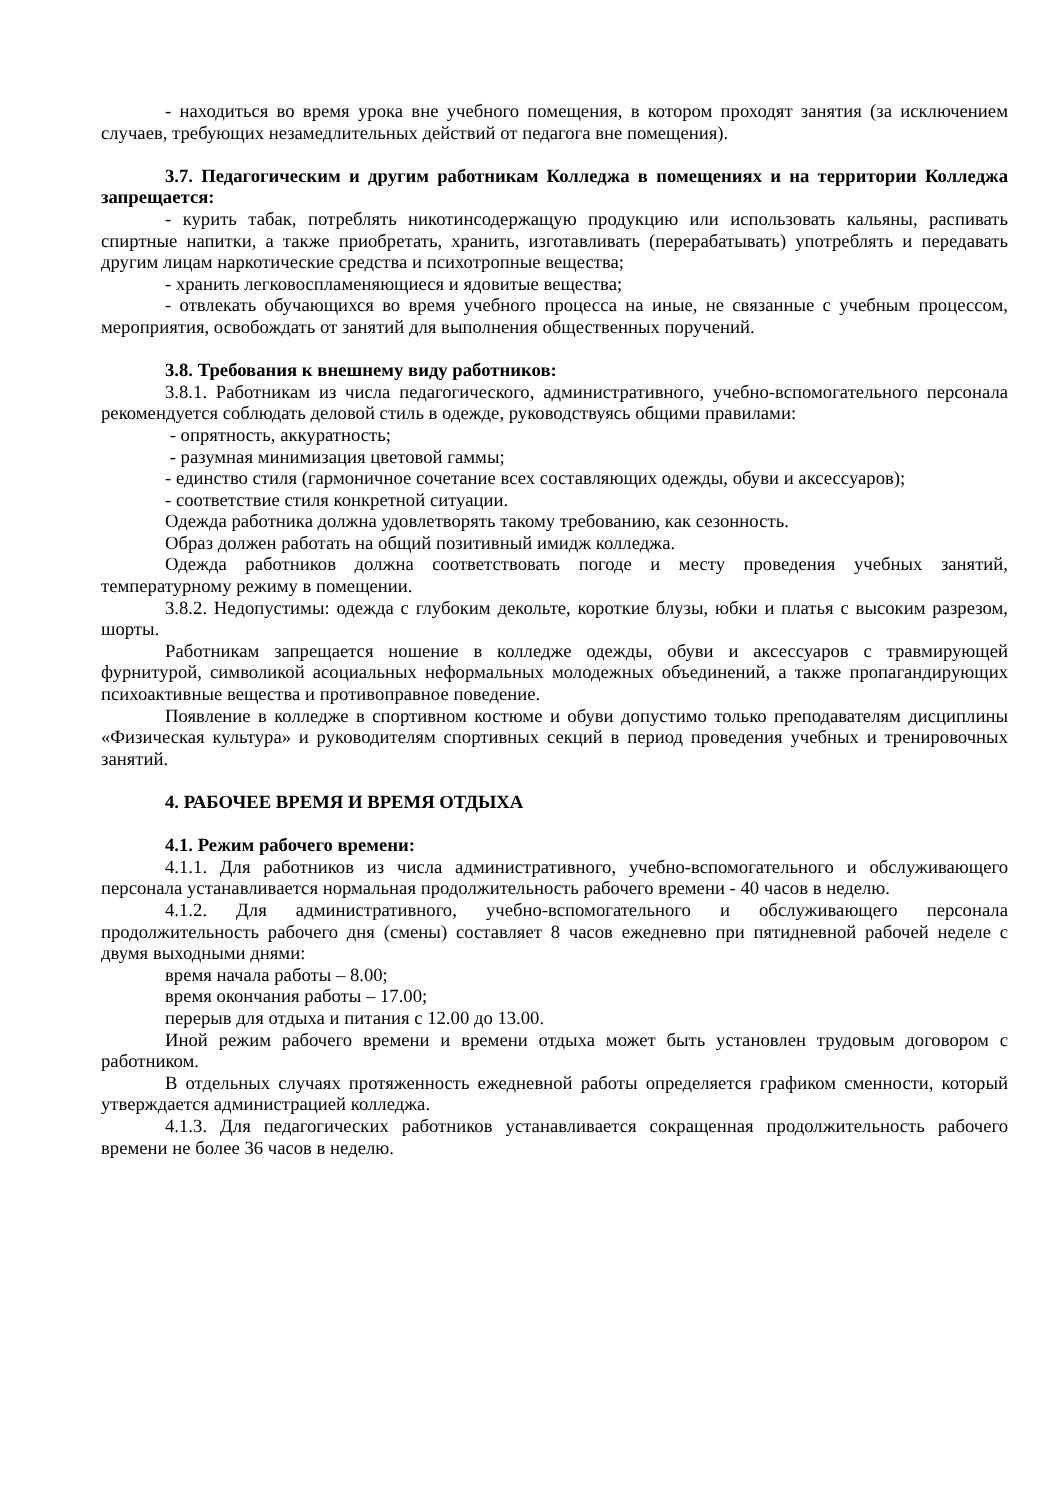- находиться во время урока вне учебного помещения, в котором проходят занятия (за исключением случаев, требующих незамедлительных действий от педагога вне помещения).
3.7. Педагогическим и другим работникам Колледжа в помещениях и на территории Колледжа запрещается:
- курить табак, потреблять никотинсодержащую продукцию или использовать кальяны, распивать спиртные напитки, а также приобретать, хранить, изготавливать (перерабатывать) употреблять и передавать другим лицам наркотические средства и психотропные вещества;
- хранить легковоспламеняющиеся и ядовитые вещества;
- отвлекать обучающихся во время учебного процесса на иные, не связанные с учебным процессом, мероприятия, освобождать от занятий для выполнения общественных поручений.
3.8. Требования к внешнему виду работников:
3.8.1. Работникам из числа педагогического, административного, учебно-вспомогательного персонала рекомендуется соблюдать деловой стиль в одежде, руководствуясь общими правилами:
- опрятность, аккуратность;
- разумная минимизация цветовой гаммы;
- единство стиля (гармоничное сочетание всех составляющих одежды, обуви и аксессуаров);
- соответствие стиля конкретной ситуации.
Одежда работника должна удовлетворять такому требованию, как сезонность.
Образ должен работать на общий позитивный имидж колледжа.
Одежда работников должна соответствовать погоде и месту проведения учебных занятий, температурному режиму в помещении.
3.8.2. Недопустимы: одежда с глубоким декольте, короткие блузы, юбки и платья с высоким разрезом, шорты.
Работникам запрещается ношение в колледже одежды, обуви и аксессуаров с травмирующей фурнитурой, символикой асоциальных неформальных молодежных объединений, а также пропагандирующих психоактивные вещества и противоправное поведение.
Появление в колледже в спортивном костюме и обуви допустимо только преподавателям дисциплины «Физическая культура» и руководителям спортивных секций в период проведения учебных и тренировочных занятий.
4. РАБОЧЕЕ ВРЕМЯ И ВРЕМЯ ОТДЫХА
4.1. Режим рабочего времени:
4.1.1. Для работников из числа административного, учебно-вспомогательного и обслуживающего персонала устанавливается нормальная продолжительность рабочего времени - 40 часов в неделю.
4.1.2. Для административного, учебно-вспомогательного и обслуживающего персонала продолжительность рабочего дня (смены) составляет 8 часов ежедневно при пятидневной рабочей неделе с двумя выходными днями:
время начала работы – 8.00;
время окончания работы – 17.00;
перерыв для отдыха и питания с 12.00 до 13.00.
Иной режим рабочего времени и времени отдыха может быть установлен трудовым договором с работником.
В отдельных случаях протяженность ежедневной работы определяется графиком сменности, который утверждается администрацией колледжа.
4.1.3. Для педагогических работников устанавливается сокращенная продолжительность рабочего времени не более 36 часов в неделю.